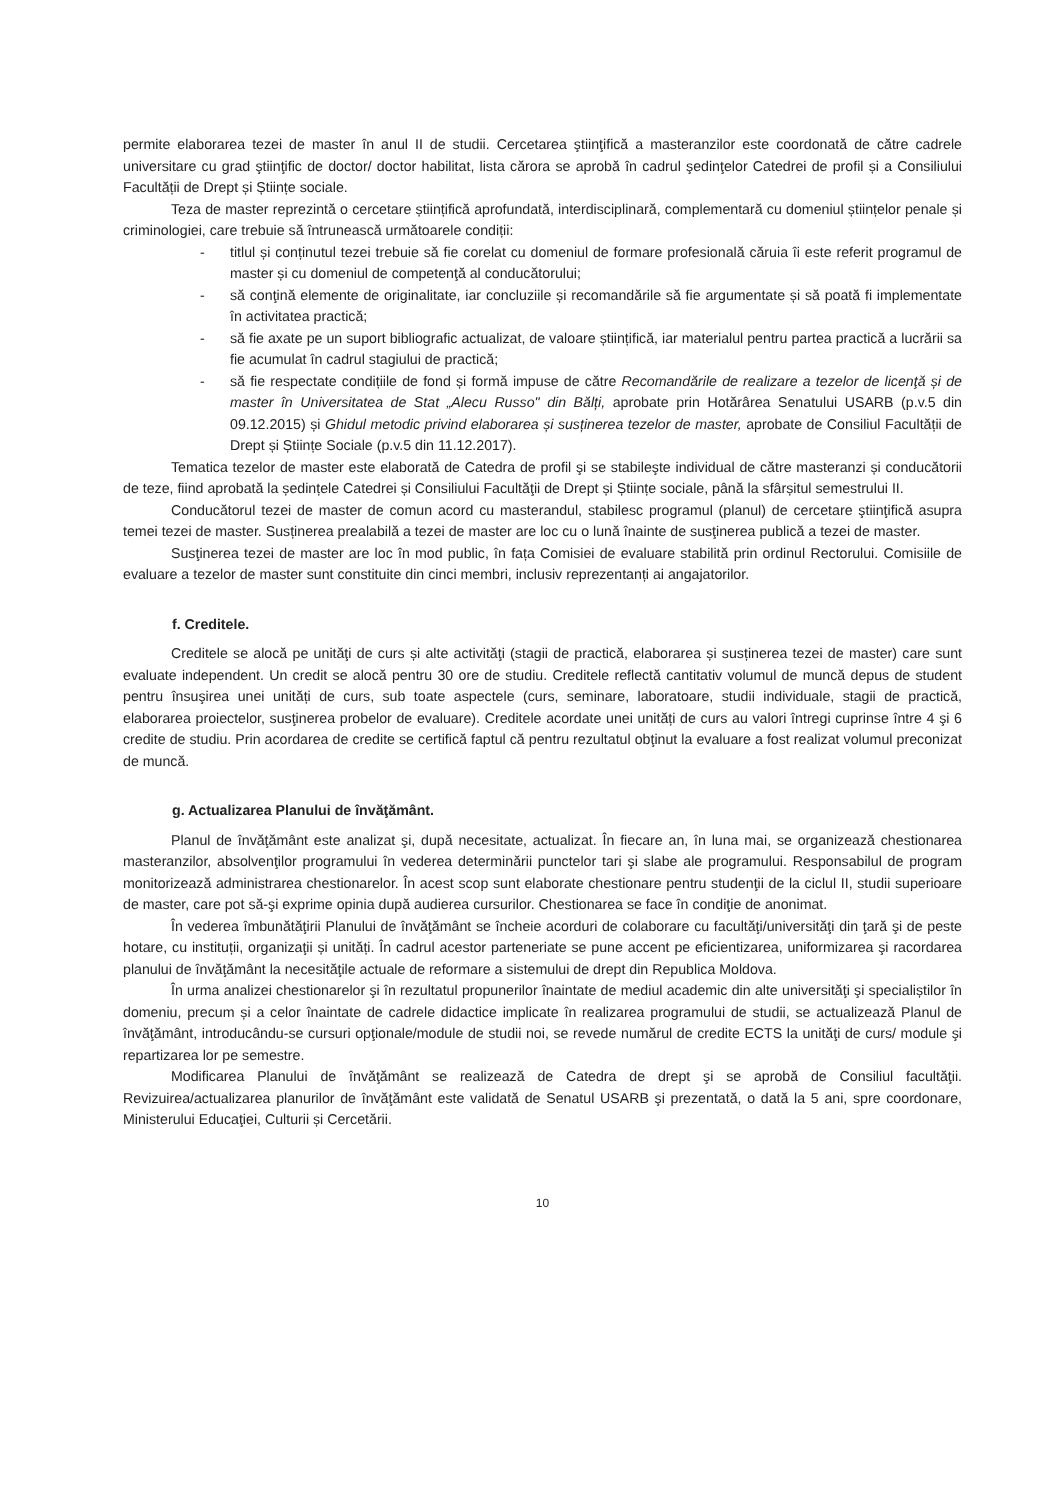permite elaborarea tezei de master în anul II de studii. Cercetarea ştiinţifică a masteranzilor este coordonată de către cadrele universitare cu grad ştiinţific de doctor/ doctor habilitat, lista cărora se aprobă în cadrul şedinţelor Catedrei de profil și a Consiliului Facultății de Drept și Științe sociale.
Teza de master reprezintă o cercetare științifică aprofundată, interdisciplinară, complementară cu domeniul științelor penale și criminologiei, care trebuie să întrunească următoarele condiții:
- titlul și conținutul tezei trebuie să fie corelat cu domeniul de formare profesională căruia îi este referit programul de master și cu domeniul de competenţă al conducătorului;
- să conţină elemente de originalitate, iar concluziile și recomandările să fie argumentate și să poată fi implementate în activitatea practică;
- să fie axate pe un suport bibliografic actualizat, de valoare științifică, iar materialul pentru partea practică a lucrării sa fie acumulat în cadrul stagiului de practică;
- să fie respectate condițiile de fond și formă impuse de către Recomandările de realizare a tezelor de licenţă și de master în Universitatea de Stat „Alecu Russo" din Bălți, aprobate prin Hotărârea Senatului USARB (p.v.5 din 09.12.2015) și Ghidul metodic privind elaborarea și susținerea tezelor de master, aprobate de Consiliul Facultății de Drept și Științe Sociale (p.v.5 din 11.12.2017).
Tematica tezelor de master este elaborată de Catedra de profil şi se stabileşte individual de către masteranzi și conducătorii de teze, fiind aprobată la ședințele Catedrei și Consiliului Facultăţii de Drept și Științe sociale, până la sfârșitul semestrului II.
Conducătorul tezei de master de comun acord cu masterandul, stabilesc programul (planul) de cercetare ştiinţifică asupra temei tezei de master. Susținerea prealabilă a tezei de master are loc cu o lună înainte de susţinerea publică a tezei de master.
Susţinerea tezei de master are loc în mod public, în fața Comisiei de evaluare stabilită prin ordinul Rectorului. Comisiile de evaluare a tezelor de master sunt constituite din cinci membri, inclusiv reprezentanți ai angajatorilor.
f. Creditele.
Creditele se alocă pe unităţi de curs și alte activităţi (stagii de practică, elaborarea și susținerea tezei de master) care sunt evaluate independent. Un credit se alocă pentru 30 ore de studiu. Creditele reflectă cantitativ volumul de muncă depus de student pentru însuşirea unei unități de curs, sub toate aspectele (curs, seminare, laboratoare, studii individuale, stagii de practică, elaborarea proiectelor, susţinerea probelor de evaluare). Creditele acordate unei unități de curs au valori întregi cuprinse între 4 şi 6 credite de studiu. Prin acordarea de credite se certifică faptul că pentru rezultatul obţinut la evaluare a fost realizat volumul preconizat de muncă.
g. Actualizarea Planului de învăţământ.
Planul de învăţământ este analizat şi, după necesitate, actualizat. În fiecare an, în luna mai, se organizează chestionarea masteranzilor, absolvenţilor programului în vederea determinării punctelor tari şi slabe ale programului. Responsabilul de program monitorizează administrarea chestionarelor. În acest scop sunt elaborate chestionare pentru studenţii de la ciclul II, studii superioare de master, care pot să-şi exprime opinia după audierea cursurilor. Chestionarea se face în condiţie de anonimat.
În vederea îmbunătăţirii Planului de învăţământ se încheie acorduri de colaborare cu facultăţi/universităţi din ţară şi de peste hotare, cu instituții, organizaţii și unități. În cadrul acestor parteneriate se pune accent pe eficientizarea, uniformizarea şi racordarea planului de învăţământ la necesităţile actuale de reformare a sistemului de drept din Republica Moldova.
În urma analizei chestionarelor şi în rezultatul propunerilor înaintate de mediul academic din alte universităţi şi specialiștilor în domeniu, precum și a celor înaintate de cadrele didactice implicate în realizarea programului de studii, se actualizează Planul de învăţământ, introducându-se cursuri opţionale/module de studii noi, se revede numărul de credite ECTS la unităţi de curs/ module şi repartizarea lor pe semestre.
Modificarea Planului de învăţământ se realizează de Catedra de drept şi se aprobă de Consiliul facultăţii. Revizuirea/actualizarea planurilor de învăţământ este validată de Senatul USARB şi prezentată, o dată la 5 ani, spre coordonare, Ministerului Educaţiei, Culturii și Cercetării.
10